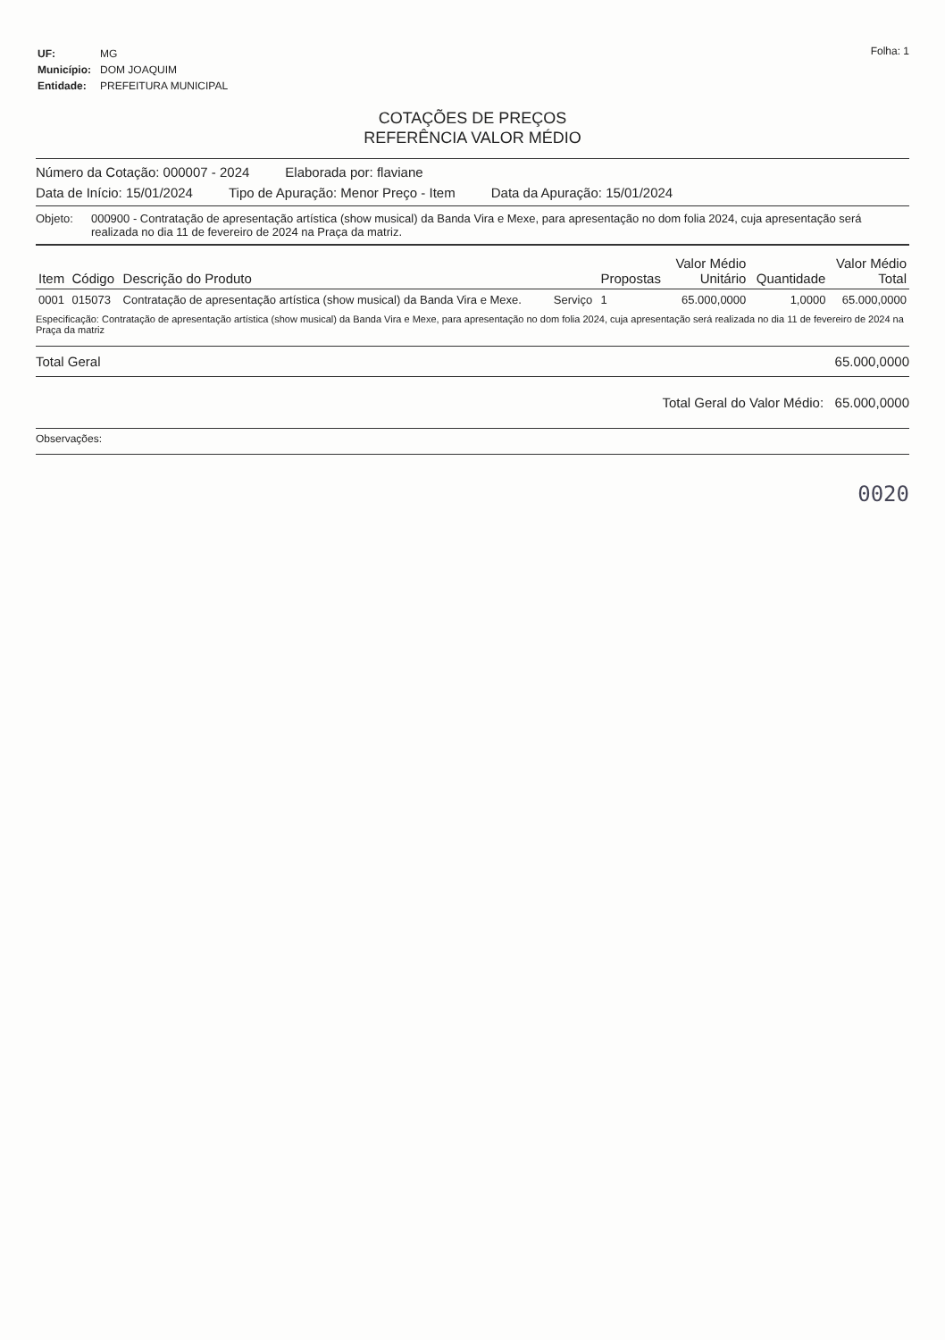| UF: | MG |
| Município: | DOM JOAQUIM |
| Entidade: | PREFEITURA MUNICIPAL |
Folha: 1
COTAÇÕES DE PREÇOS
REFERÊNCIA VALOR MÉDIO
Número da Cotação: 000007 - 2024 Elaborada por: flaviane
Data de Início: 15/01/2024 Tipo de Apuração: Menor Preço - Item Data da Apuração: 15/01/2024
Objeto: 000900 - Contratação de apresentação artística (show musical) da Banda Vira e Mexe, para apresentação no dom folia 2024, cuja apresentação será realizada no dia 11 de fevereiro de 2024 na Praça da matriz.
| Item | Código | Descrição do Produto | | Propostas | Valor Médio Unitário | Quantidade | Valor Médio Total |
| --- | --- | --- | --- | --- | --- | --- | --- |
| 0001 | 015073 | Contratação de apresentação artística (show musical) da Banda Vira e Mexe. | Serviço | 1 | 65.000,0000 | 1,0000 | 65.000,0000 |
Especificação: Contratação de apresentação artística (show musical) da Banda Vira e Mexe, para apresentação no dom folia 2024, cuja apresentação será realizada no dia 11 de fevereiro de 2024 na Praça da matriz
Total Geral 65.000,0000
Total Geral do Valor Médio: 65.000,0000
Observações:
0020